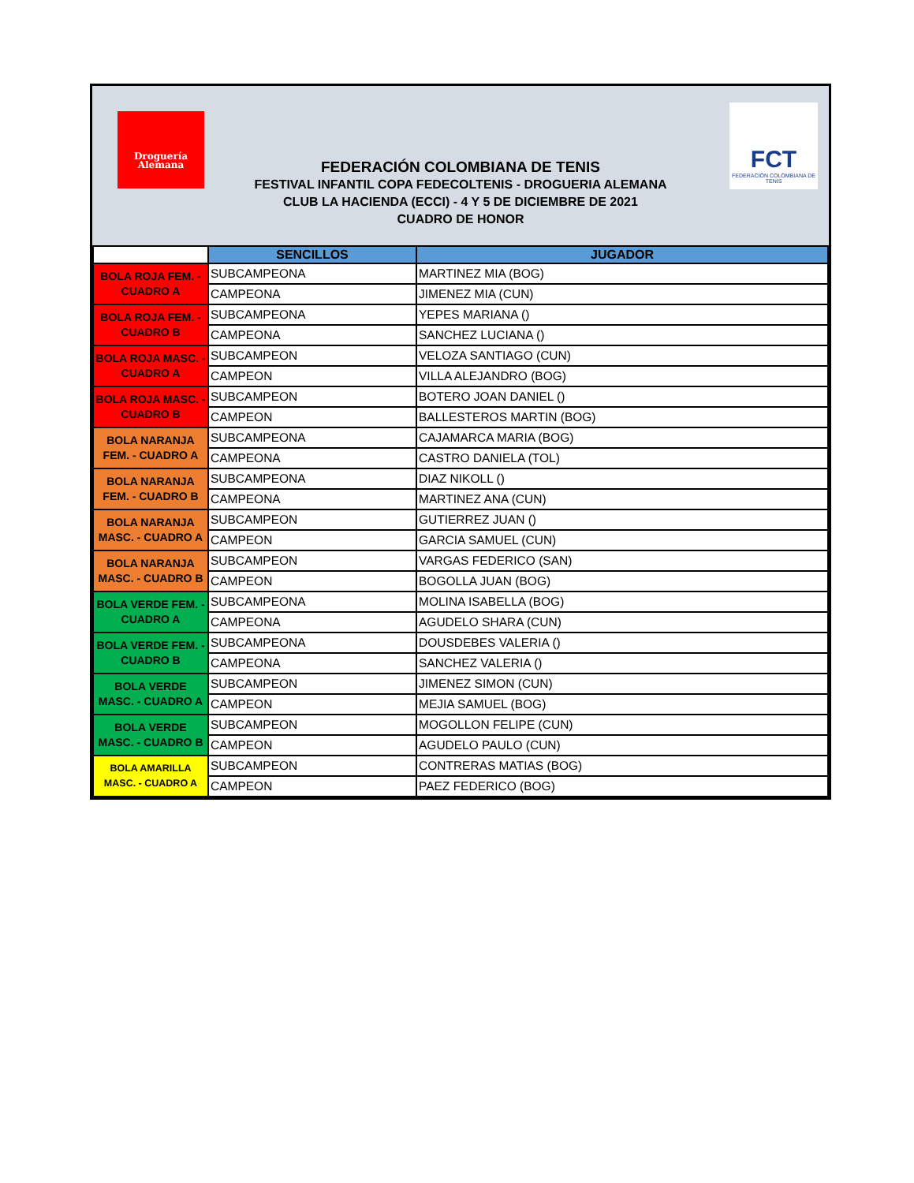Droguería
Alemana
FCT
FEDERACIÓN COLOMBIANA DE TENIS
FEDERACIÓN COLOMBIANA DE TENIS
FESTIVAL INFANTIL COPA FEDECOLTENIS - DROGUERIA ALEMANA
CLUB LA HACIENDA (ECCI) - 4 Y 5 DE DICIEMBRE DE 2021
CUADRO DE HONOR
| | SENCILLOS | JUGADOR |
| --- | --- | --- |
| BOLA ROJA FEM. - CUADRO A | SUBCAMPEONA | MARTINEZ MIA (BOG) |
| | CAMPEONA | JIMENEZ MIA (CUN) |
| BOLA ROJA FEM. - CUADRO B | SUBCAMPEONA | YEPES MARIANA () |
| | CAMPEONA | SANCHEZ LUCIANA () |
| BOLA ROJA MASC. - CUADRO A | SUBCAMPEON | VELOZA SANTIAGO (CUN) |
| | CAMPEON | VILLA ALEJANDRO (BOG) |
| BOLA ROJA MASC. - CUADRO B | SUBCAMPEON | BOTERO JOAN DANIEL () |
| | CAMPEON | BALLESTEROS MARTIN (BOG) |
| BOLA NARANJA FEM. - CUADRO A | SUBCAMPEONA | CAJAMARCA MARIA (BOG) |
| | CAMPEONA | CASTRO DANIELA (TOL) |
| BOLA NARANJA FEM. - CUADRO B | SUBCAMPEONA | DIAZ NIKOLL () |
| | CAMPEONA | MARTINEZ ANA (CUN) |
| BOLA NARANJA MASC. - CUADRO A | SUBCAMPEON | GUTIERREZ JUAN () |
| | CAMPEON | GARCIA SAMUEL (CUN) |
| BOLA NARANJA MASC. - CUADRO B | SUBCAMPEON | VARGAS FEDERICO (SAN) |
| | CAMPEON | BOGOLLA JUAN (BOG) |
| BOLA VERDE FEM. - CUADRO A | SUBCAMPEONA | MOLINA ISABELLA (BOG) |
| | CAMPEONA | AGUDELO SHARA (CUN) |
| BOLA VERDE FEM. - CUADRO B | SUBCAMPEONA | DOUSDEBES VALERIA () |
| | CAMPEONA | SANCHEZ VALERIA () |
| BOLA VERDE MASC. - CUADRO A | SUBCAMPEON | JIMENEZ SIMON (CUN) |
| | CAMPEON | MEJIA SAMUEL (BOG) |
| BOLA VERDE MASC. - CUADRO B | SUBCAMPEON | MOGOLLON FELIPE (CUN) |
| | CAMPEON | AGUDELO PAULO (CUN) |
| BOLA AMARILLA MASC. - CUADRO A | SUBCAMPEON | CONTRERAS MATIAS (BOG) |
| | CAMPEON | PAEZ FEDERICO (BOG) |